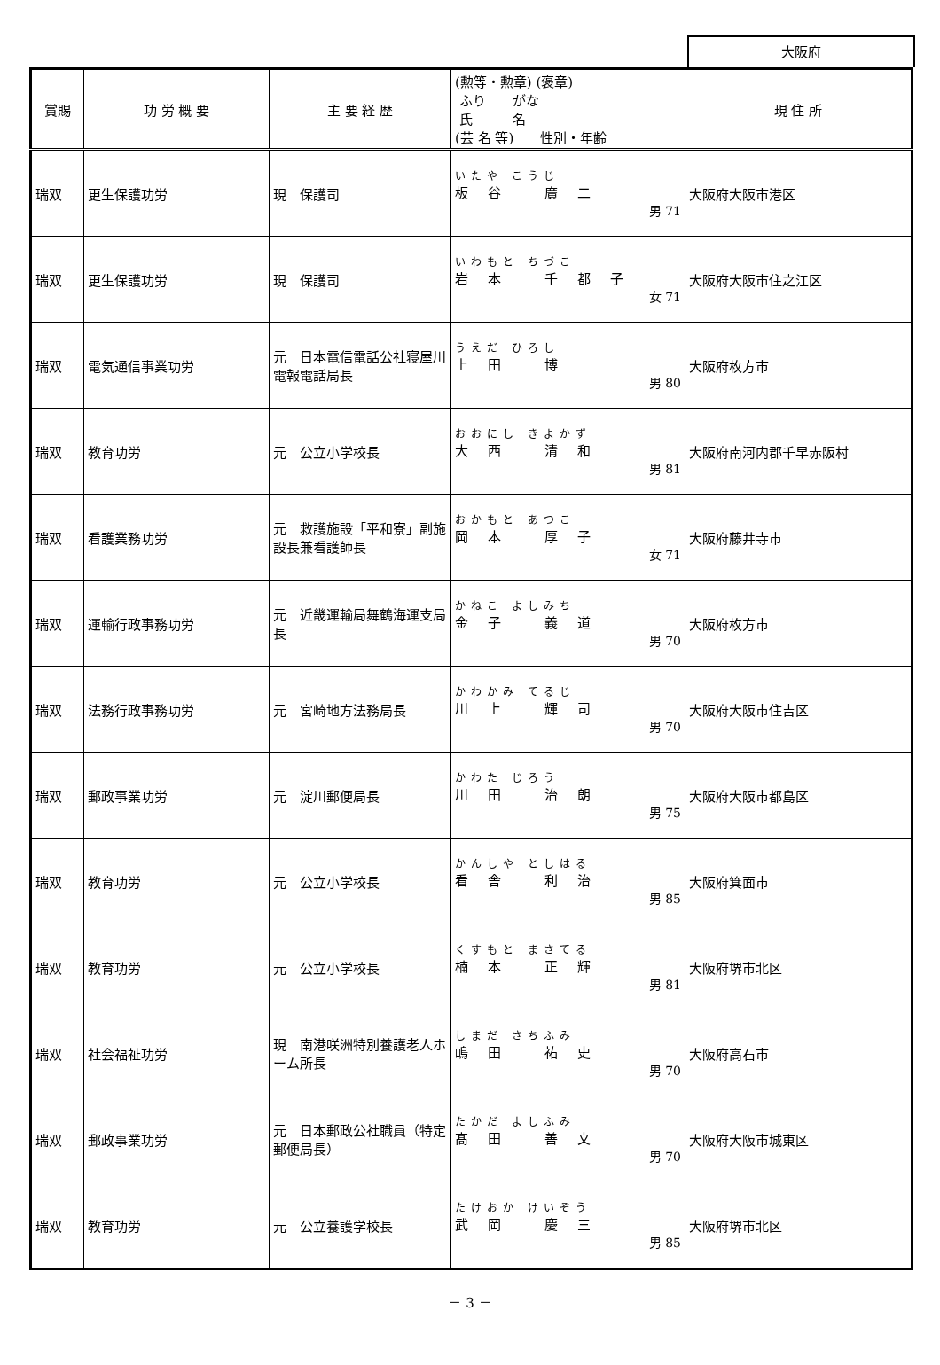大阪府
| 賞賜 | 功 労 概 要 | 主 要 経 歴 | (勲等・勲章) (褒章) ふり がな 氏 名 (芸 名 等) 性別・年齢 | 現 住 所 |
| --- | --- | --- | --- | --- |
| 瑞双 | 更生保護功労 | 現 保護司 | いたや こうじ 板谷 廣二 男 71 | 大阪府大阪市港区 |
| 瑞双 | 更生保護功労 | 現 保護司 | いわもと ちづこ 岩本 千都子 女 71 | 大阪府大阪市住之江区 |
| 瑞双 | 電気通信事業功労 | 元 日本電信電話公社寝屋川電報電話局長 | うえだ ひろし 上田 博 男 80 | 大阪府枚方市 |
| 瑞双 | 教育功労 | 元 公立小学校長 | おおにし きよかず 大西 清和 男 81 | 大阪府南河内郡千早赤阪村 |
| 瑞双 | 看護業務功労 | 元 救護施設「平和寮」副施設長兼看護師長 | おかもと あつこ 岡本 厚子 女 71 | 大阪府藤井寺市 |
| 瑞双 | 運輸行政事務功労 | 元 近畿運輸局舞鶴海運支局長 | かねこ よしみち 金子 義道 男 70 | 大阪府枚方市 |
| 瑞双 | 法務行政事務功労 | 元 宮崎地方法務局長 | かわかみ てるじ 川上 輝司 男 70 | 大阪府大阪市住吉区 |
| 瑞双 | 郵政事業功労 | 元 淀川郵便局長 | かわた じろう 川田 治朗 男 75 | 大阪府大阪市都島区 |
| 瑞双 | 教育功労 | 元 公立小学校長 | かんしや としはる 看舎 利治 男 85 | 大阪府箕面市 |
| 瑞双 | 教育功労 | 元 公立小学校長 | くすもと まさてる 楠本 正輝 男 81 | 大阪府堺市北区 |
| 瑞双 | 社会福祉功労 | 現 南港咲洲特別養護老人ホーム所長 | しまだ さちふみ 嶋田 祐史 男 70 | 大阪府高石市 |
| 瑞双 | 郵政事業功労 | 元 日本郵政公社職員（特定郵便局長） | たかだ よしふみ 髙田 善文 男 70 | 大阪府大阪市城東区 |
| 瑞双 | 教育功労 | 元 公立養護学校長 | たけおか けいぞう 武岡 慶三 男 85 | 大阪府堺市北区 |
－ 3 －